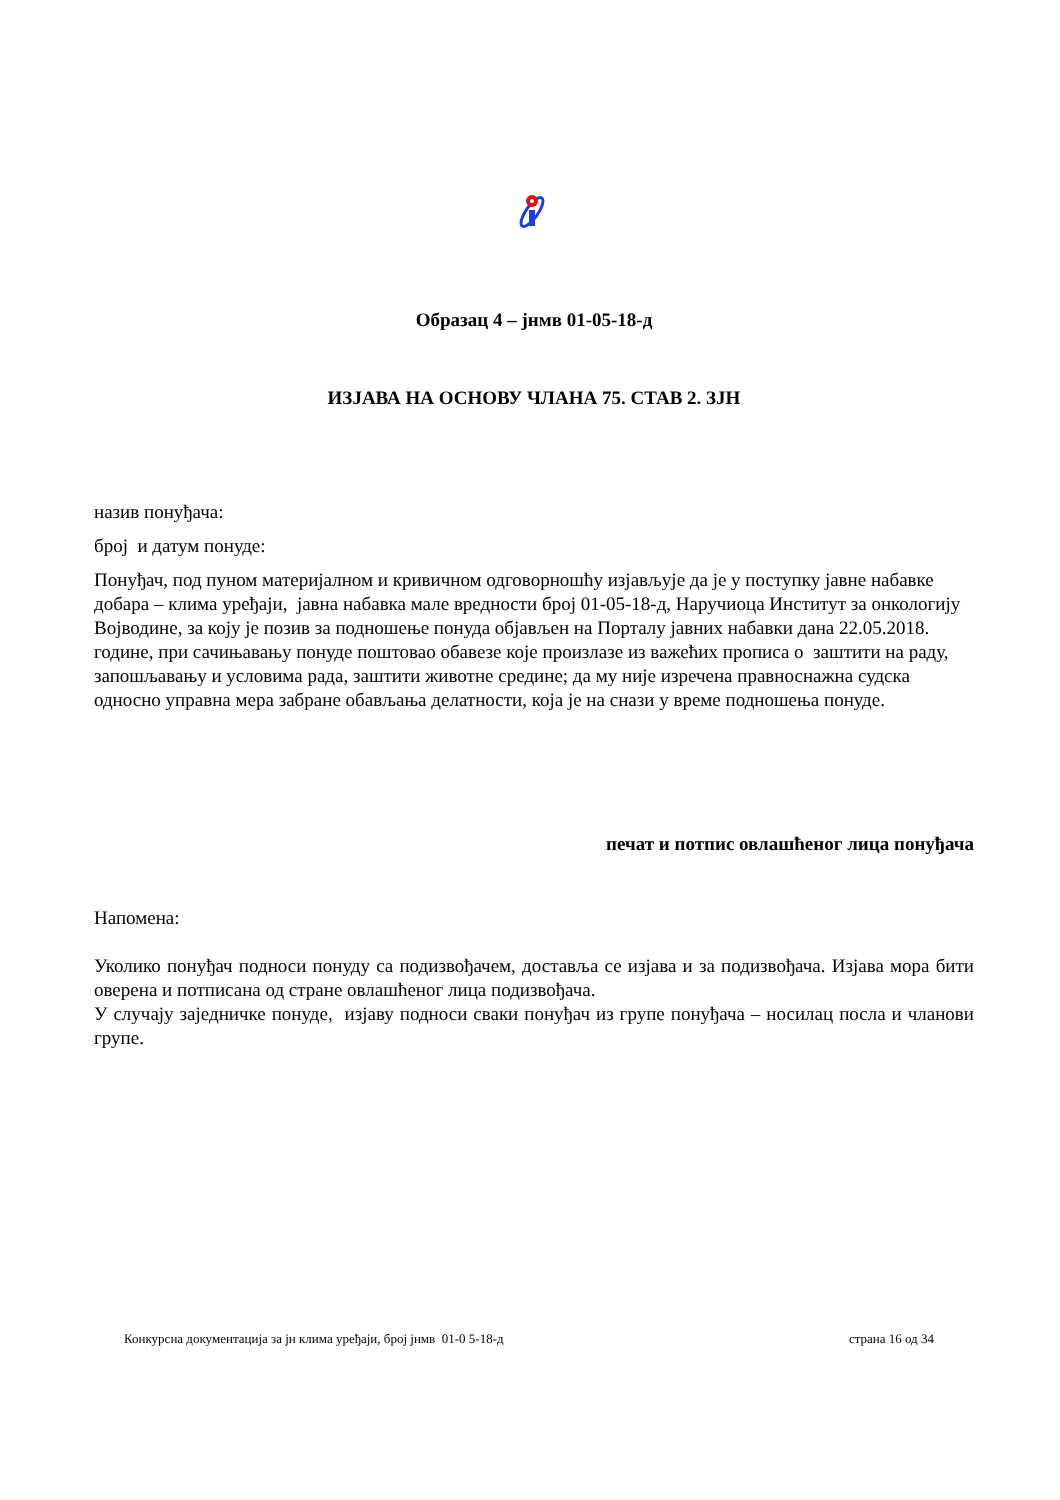Образац 4 – јнмв 01-05-18-д
ИЗЈАВА НА ОСНОВУ ЧЛАНА 75. СТАВ 2. ЗЈН
назив понуђача:
број и датум понуде:
Понуђач, под пуном материјалном и кривичном одговорношћу изјављује да је у поступку јавне набавке добара – клима уређаји, јавна набавка мале вредности број 01-05-18-д, Наручиоца Институт за онкологију Војводине, за коју је позив за подношење понуда објављен на Порталу јавних набавки дана 22.05.2018. године, при сачињавању понуде поштовао обавезе које произлазе из важећих прописа о заштити на раду, запошљавању и условима рада, заштити животне средине; да му није изречена правноснажна судска односно управна мера забране обављања делатности, која је на снази у време подношења понуде.
печат и потпис овлашћеног лица понуђача
Напомена:
Уколико понуђач подноси понуду са подизвођачем, доставља се изјава и за подизвођача. Изјава мора бити оверена и потписана од стране овлашћеног лица подизвођача.
У случају заједничке понуде, изјаву подноси сваки понуђач из групе понуђача – носилац посла и чланови групе.
Конкурсна документација за јн клима уређаји, број јнмв 01-0 5-18-д страна 16 од 34